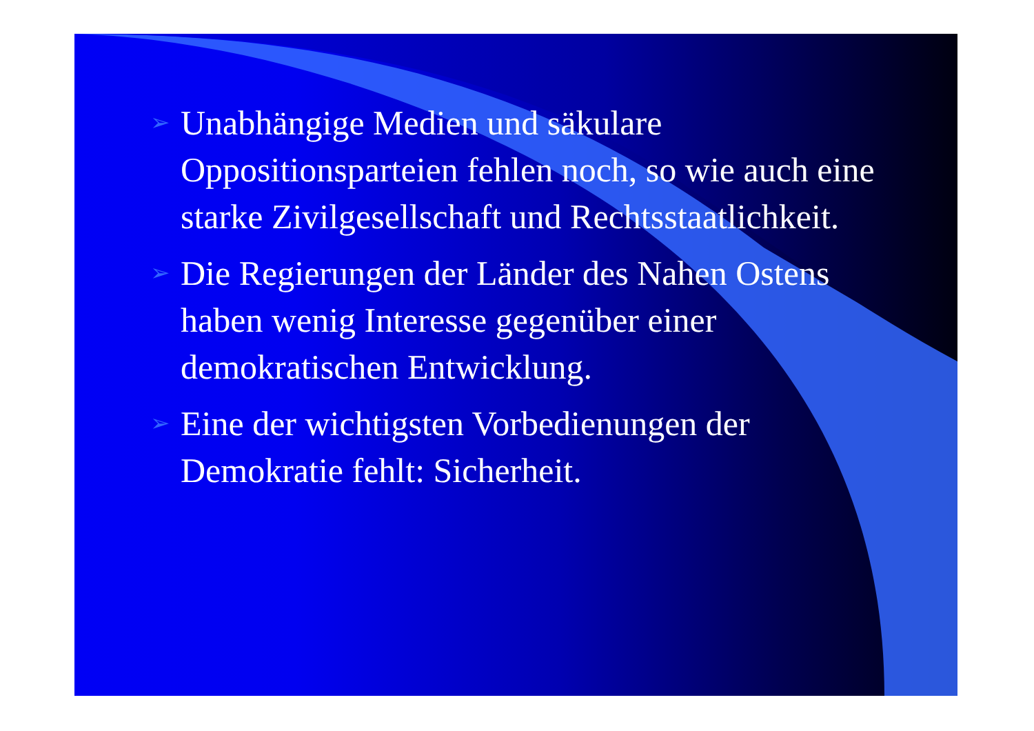➢ Unabhängige Medien und säkulare Oppositionsparteien fehlen noch, so wie auch eine starke Zivilgesellschaft und Rechtsstaatlichkeit.
➢ Die Regierungen der Länder des Nahen Ostens haben wenig Interesse gegenüber einer demokratischen Entwicklung.
➢ Eine der wichtigsten Vorbedienungen der Demokratie fehlt: Sicherheit.